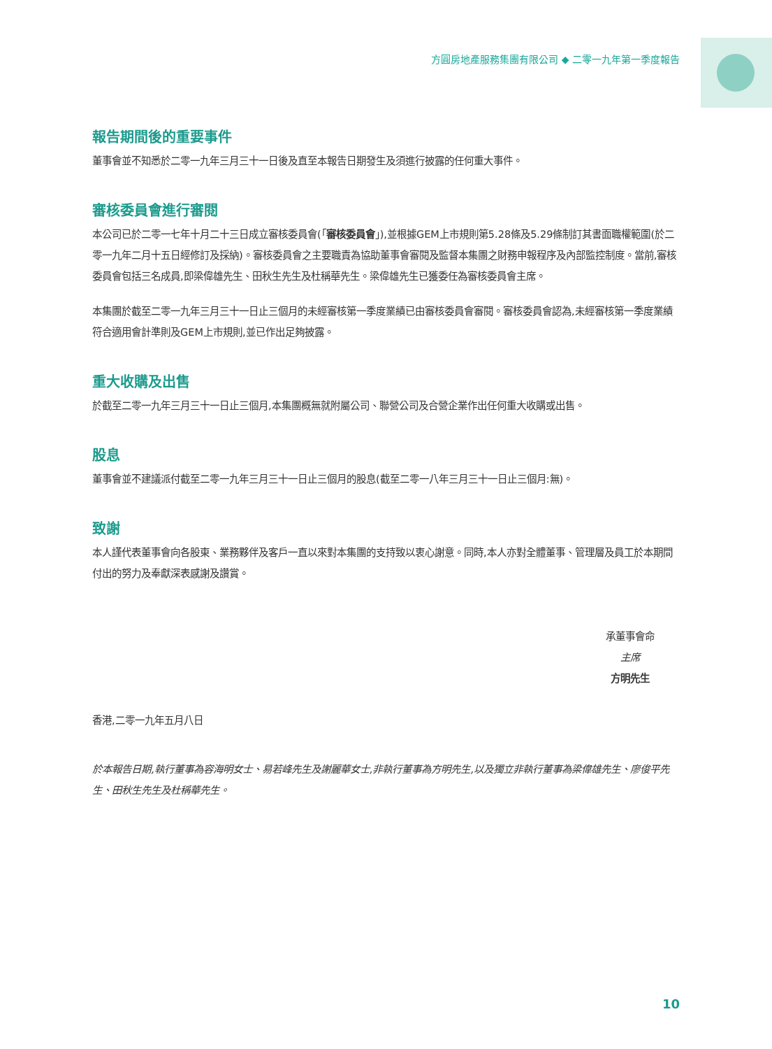方圓房地產服務集團有限公司 ◆ 二零一九年第一季度報告
報告期間後的重要事件
董事會並不知悉於二零一九年三月三十一日後及直至本報告日期發生及須進行披露的任何重大事件。
審核委員會進行審閱
本公司已於二零一七年十月二十三日成立審核委員會(「審核委員會」),並根據GEM上市規則第5.28條及5.29條制訂其書面職權範圍(於二零一九年二月十五日經修訂及採納)。審核委員會之主要職責為協助董事會審閱及監督本集團之財務申報程序及內部監控制度。當前,審核委員會包括三名成員,即梁偉雄先生、田秋生先生及杜稱華先生。梁偉雄先生已獲委任為審核委員會主席。
本集團於截至二零一九年三月三十一日止三個月的未經審核第一季度業績已由審核委員會審閱。審核委員會認為,未經審核第一季度業績符合適用會計準則及GEM上市規則,並已作出足夠披露。
重大收購及出售
於截至二零一九年三月三十一日止三個月,本集團概無就附屬公司、聯營公司及合營企業作出任何重大收購或出售。
股息
董事會並不建議派付截至二零一九年三月三十一日止三個月的股息(截至二零一八年三月三十一日止三個月:無)。
致謝
本人謹代表董事會向各股東、業務夥伴及客戶一直以來對本集團的支持致以衷心謝意。同時,本人亦對全體董事、管理層及員工於本期間付出的努力及奉獻深表感謝及讚賞。
承董事會命
主席
方明先生
香港,二零一九年五月八日
於本報告日期,執行董事為容海明女士、易若峰先生及謝麗華女士,非執行董事為方明先生,以及獨立非執行董事為梁偉雄先生、廖俊平先生、田秋生先生及杜稱華先生。
10